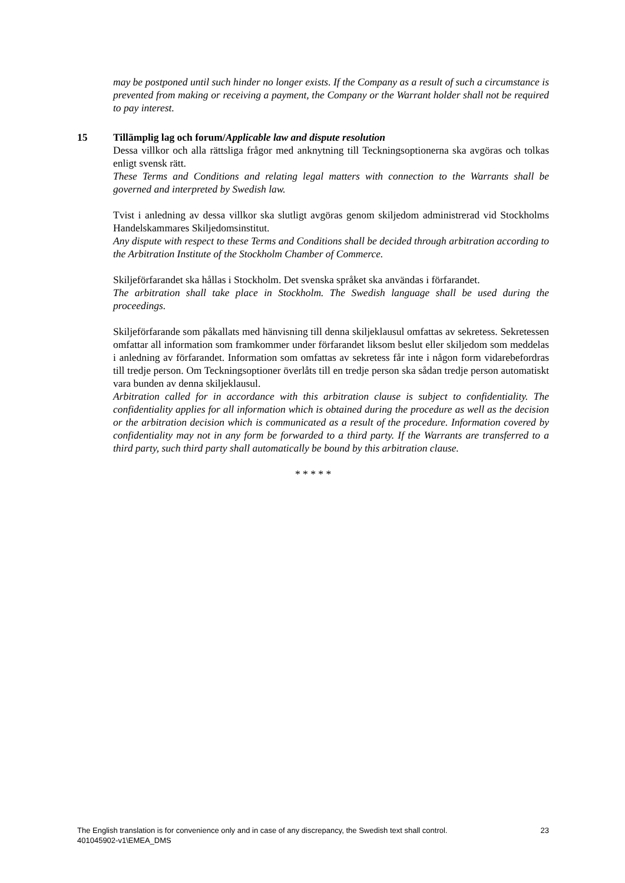may be postponed until such hinder no longer exists. If the Company as a result of such a circumstance is prevented from making or receiving a payment, the Company or the Warrant holder shall not be required to pay interest.
15 Tillämplig lag och forum/Applicable law and dispute resolution
Dessa villkor och alla rättsliga frågor med anknytning till Teckningsoptionerna ska avgöras och tolkas enligt svensk rätt.
These Terms and Conditions and relating legal matters with connection to the Warrants shall be governed and interpreted by Swedish law.
Tvist i anledning av dessa villkor ska slutligt avgöras genom skiljedom administrerad vid Stockholms Handelskammares Skiljedomsinstitut.
Any dispute with respect to these Terms and Conditions shall be decided through arbitration according to the Arbitration Institute of the Stockholm Chamber of Commerce.
Skiljeförfarandet ska hållas i Stockholm. Det svenska språket ska användas i förfarandet.
The arbitration shall take place in Stockholm. The Swedish language shall be used during the proceedings.
Skiljeförfarande som påkallats med hänvisning till denna skiljeklausul omfattas av sekretess. Sekretessen omfattar all information som framkommer under förfarandet liksom beslut eller skiljedom som meddelas i anledning av förfarandet. Information som omfattas av sekretess får inte i någon form vidarebefordras till tredje person. Om Teckningsoptioner överlåts till en tredje person ska sådan tredje person automatiskt vara bunden av denna skiljeklausul.
Arbitration called for in accordance with this arbitration clause is subject to confidentiality. The confidentiality applies for all information which is obtained during the procedure as well as the decision or the arbitration decision which is communicated as a result of the procedure. Information covered by confidentiality may not in any form be forwarded to a third party. If the Warrants are transferred to a third party, such third party shall automatically be bound by this arbitration clause.
* * * * *
The English translation is for convenience only and in case of any discrepancy, the Swedish text shall control. 23
401045902-v1\EMEA_DMS